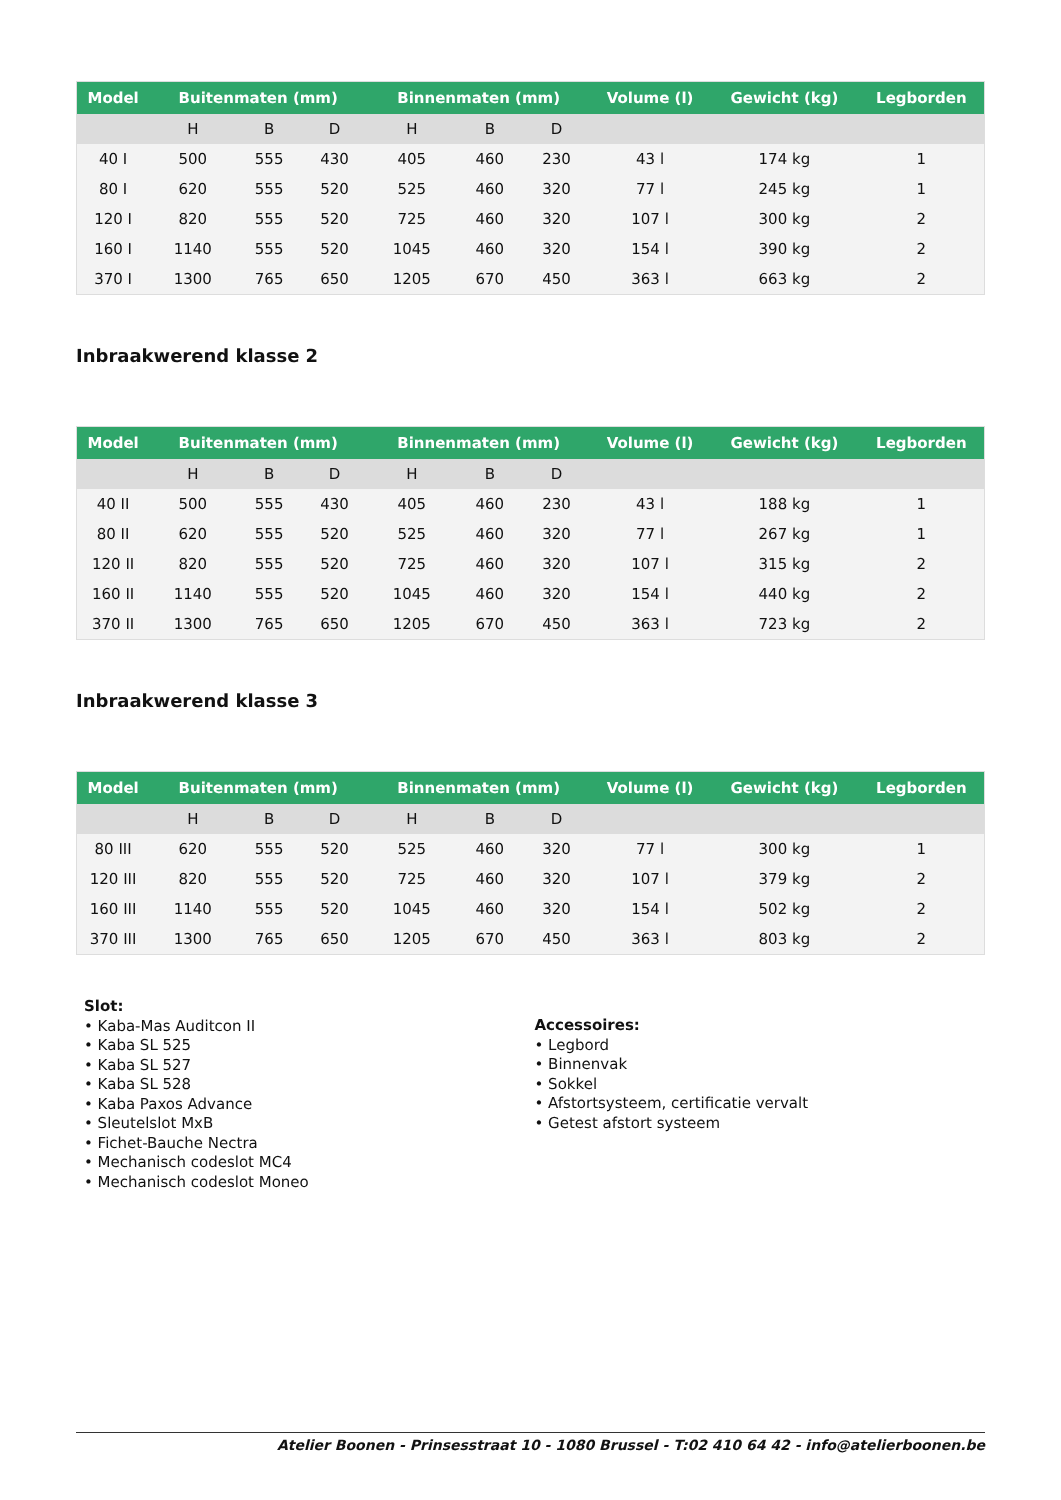| Model | Buitenmaten (mm) | | | Binnenmaten (mm) | | | Volume (l) | Gewicht (kg) | Legborden |
| --- | --- | --- | --- | --- | --- | --- | --- | --- | --- |
| | H | B | D | H | B | D | | | |
| 40 I | 500 | 555 | 430 | 405 | 460 | 230 | 43 l | 174 kg | 1 |
| 80 I | 620 | 555 | 520 | 525 | 460 | 320 | 77 l | 245 kg | 1 |
| 120 I | 820 | 555 | 520 | 725 | 460 | 320 | 107 l | 300 kg | 2 |
| 160 I | 1140 | 555 | 520 | 1045 | 460 | 320 | 154 l | 390 kg | 2 |
| 370 I | 1300 | 765 | 650 | 1205 | 670 | 450 | 363 l | 663 kg | 2 |
Inbraakwerend klasse 2
| Model | Buitenmaten (mm) | | | Binnenmaten (mm) | | | Volume (l) | Gewicht (kg) | Legborden |
| --- | --- | --- | --- | --- | --- | --- | --- | --- | --- |
| | H | B | D | H | B | D | | | |
| 40 II | 500 | 555 | 430 | 405 | 460 | 230 | 43 l | 188 kg | 1 |
| 80 II | 620 | 555 | 520 | 525 | 460 | 320 | 77 l | 267 kg | 1 |
| 120 II | 820 | 555 | 520 | 725 | 460 | 320 | 107 l | 315 kg | 2 |
| 160 II | 1140 | 555 | 520 | 1045 | 460 | 320 | 154 l | 440 kg | 2 |
| 370 II | 1300 | 765 | 650 | 1205 | 670 | 450 | 363 l | 723 kg | 2 |
Inbraakwerend klasse 3
| Model | Buitenmaten (mm) | | | Binnenmaten (mm) | | | Volume (l) | Gewicht (kg) | Legborden |
| --- | --- | --- | --- | --- | --- | --- | --- | --- | --- |
| | H | B | D | H | B | D | | | |
| 80 III | 620 | 555 | 520 | 525 | 460 | 320 | 77 l | 300 kg | 1 |
| 120 III | 820 | 555 | 520 | 725 | 460 | 320 | 107 l | 379 kg | 2 |
| 160 III | 1140 | 555 | 520 | 1045 | 460 | 320 | 154 l | 502 kg | 2 |
| 370 III | 1300 | 765 | 650 | 1205 | 670 | 450 | 363 l | 803 kg | 2 |
Slot:
• Kaba-Mas Auditcon II
• Kaba SL 525
• Kaba SL 527
• Kaba SL 528
• Kaba Paxos Advance
• Sleutelslot MxB
• Fichet-Bauche Nectra
• Mechanisch codeslot MC4
• Mechanisch codeslot Moneo
Accessoires:
• Legbord
• Binnenvak
• Sokkel
• Afstortsysteem, certificatie vervalt
• Getest afstort systeem
Atelier Boonen - Prinsesstraat 10 - 1080 Brussel - T:02 410 64 42 - info@atelierboonen.be